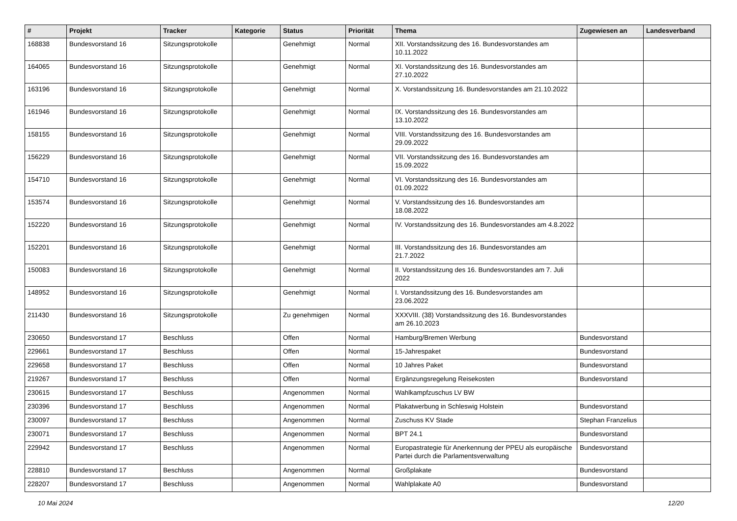| # | Projekt | Tracker | Kategorie | Status | Priorität | Thema | Zugewiesen an | Landesverband |
| --- | --- | --- | --- | --- | --- | --- | --- | --- |
| 168838 | Bundesvorstand 16 | Sitzungsprotokolle | | Genehmigt | Normal | XII. Vorstandssitzung des 16. Bundesvorstandes am 10.11.2022 | | |
| 164065 | Bundesvorstand 16 | Sitzungsprotokolle | | Genehmigt | Normal | XI. Vorstandssitzung des 16. Bundesvorstandes am 27.10.2022 | | |
| 163196 | Bundesvorstand 16 | Sitzungsprotokolle | | Genehmigt | Normal | X. Vorstandssitzung 16. Bundesvorstandes am 21.10.2022 | | |
| 161946 | Bundesvorstand 16 | Sitzungsprotokolle | | Genehmigt | Normal | IX. Vorstandssitzung des 16. Bundesvorstandes am 13.10.2022 | | |
| 158155 | Bundesvorstand 16 | Sitzungsprotokolle | | Genehmigt | Normal | VIII. Vorstandssitzung des 16. Bundesvorstandes am 29.09.2022 | | |
| 156229 | Bundesvorstand 16 | Sitzungsprotokolle | | Genehmigt | Normal | VII. Vorstandssitzung des 16. Bundesvorstandes am 15.09.2022 | | |
| 154710 | Bundesvorstand 16 | Sitzungsprotokolle | | Genehmigt | Normal | VI. Vorstandssitzung des 16. Bundesvorstandes am 01.09.2022 | | |
| 153574 | Bundesvorstand 16 | Sitzungsprotokolle | | Genehmigt | Normal | V. Vorstandssitzung des 16. Bundesvorstandes am 18.08.2022 | | |
| 152220 | Bundesvorstand 16 | Sitzungsprotokolle | | Genehmigt | Normal | IV. Vorstandssitzung des 16. Bundesvorstandes am 4.8.2022 | | |
| 152201 | Bundesvorstand 16 | Sitzungsprotokolle | | Genehmigt | Normal | III. Vorstandssitzung des 16. Bundesvorstandes am 21.7.2022 | | |
| 150083 | Bundesvorstand 16 | Sitzungsprotokolle | | Genehmigt | Normal | II. Vorstandssitzung des 16. Bundesvorstandes am 7. Juli 2022 | | |
| 148952 | Bundesvorstand 16 | Sitzungsprotokolle | | Genehmigt | Normal | I. Vorstandssitzung des 16. Bundesvorstandes am 23.06.2022 | | |
| 211430 | Bundesvorstand 16 | Sitzungsprotokolle | | Zu genehmigen | Normal | XXXVIII. (38) Vorstandssitzung des 16. Bundesvorstandes am 26.10.2023 | | |
| 230650 | Bundesvorstand 17 | Beschluss | | Offen | Normal | Hamburg/Bremen Werbung | Bundesvorstand | |
| 229661 | Bundesvorstand 17 | Beschluss | | Offen | Normal | 15-Jahrespaket | Bundesvorstand | |
| 229658 | Bundesvorstand 17 | Beschluss | | Offen | Normal | 10 Jahres Paket | Bundesvorstand | |
| 219267 | Bundesvorstand 17 | Beschluss | | Offen | Normal | Ergänzungsregelung Reisekosten | Bundesvorstand | |
| 230615 | Bundesvorstand 17 | Beschluss | | Angenommen | Normal | Wahlkampfzuschus LV BW | | |
| 230396 | Bundesvorstand 17 | Beschluss | | Angenommen | Normal | Plakatwerbung in Schleswig Holstein | Bundesvorstand | |
| 230097 | Bundesvorstand 17 | Beschluss | | Angenommen | Normal | Zuschuss KV Stade | Stephan Franzelius | |
| 230071 | Bundesvorstand 17 | Beschluss | | Angenommen | Normal | BPT 24.1 | Bundesvorstand | |
| 229942 | Bundesvorstand 17 | Beschluss | | Angenommen | Normal | Europastrategie für Anerkennung der PPEU als europäische Partei durch die Parlamentsverwaltung | Bundesvorstand | |
| 228810 | Bundesvorstand 17 | Beschluss | | Angenommen | Normal | Großplakate | Bundesvorstand | |
| 228207 | Bundesvorstand 17 | Beschluss | | Angenommen | Normal | Wahlplakate A0 | Bundesvorstand | |
10 Mai 2024 12/20